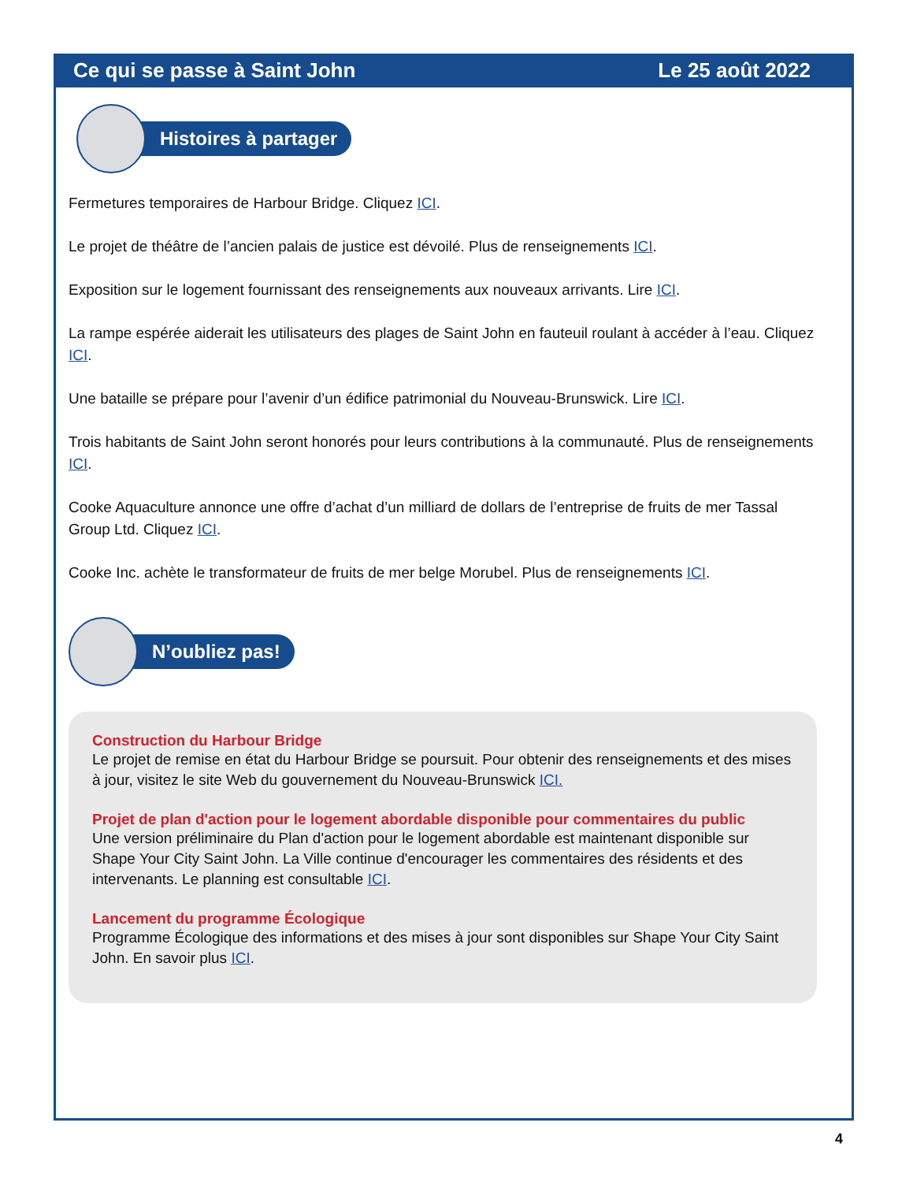Ce qui se passe à Saint John Le 25 août 2022
Histoires à partager
Fermetures temporaires de Harbour Bridge. Cliquez ICI.
Le projet de théâtre de l’ancien palais de justice est dévoilé. Plus de renseignements ICI.
Exposition sur le logement fournissant des renseignements aux nouveaux arrivants. Lire ICI.
La rampe espérée aiderait les utilisateurs des plages de Saint John en fauteuil roulant à accéder à l’eau. Cliquez ICI.
Une bataille se prépare pour l’avenir d’un édifice patrimonial du Nouveau-Brunswick. Lire ICI.
Trois habitants de Saint John seront honorés pour leurs contributions à la communauté. Plus de renseignements ICI.
Cooke Aquaculture annonce une offre d’achat d’un milliard de dollars de l’entreprise de fruits de mer Tassal Group Ltd. Cliquez ICI.
Cooke Inc. achète le transformateur de fruits de mer belge Morubel. Plus de renseignements ICI.
N’oubliez pas!
Construction du Harbour Bridge
Le projet de remise en état du Harbour Bridge se poursuit. Pour obtenir des renseignements et des mises à jour, visitez le site Web du gouvernement du Nouveau-Brunswick ICI.
Projet de plan d'action pour le logement abordable disponible pour commentaires du public
Une version préliminaire du Plan d'action pour le logement abordable est maintenant disponible sur Shape Your City Saint John. La Ville continue d'encourager les commentaires des résidents et des intervenants. Le planning est consultable ICI.
Lancement du programme Écologique
Programme Écologique des informations et des mises à jour sont disponibles sur Shape Your City Saint John. En savoir plus ICI.
4